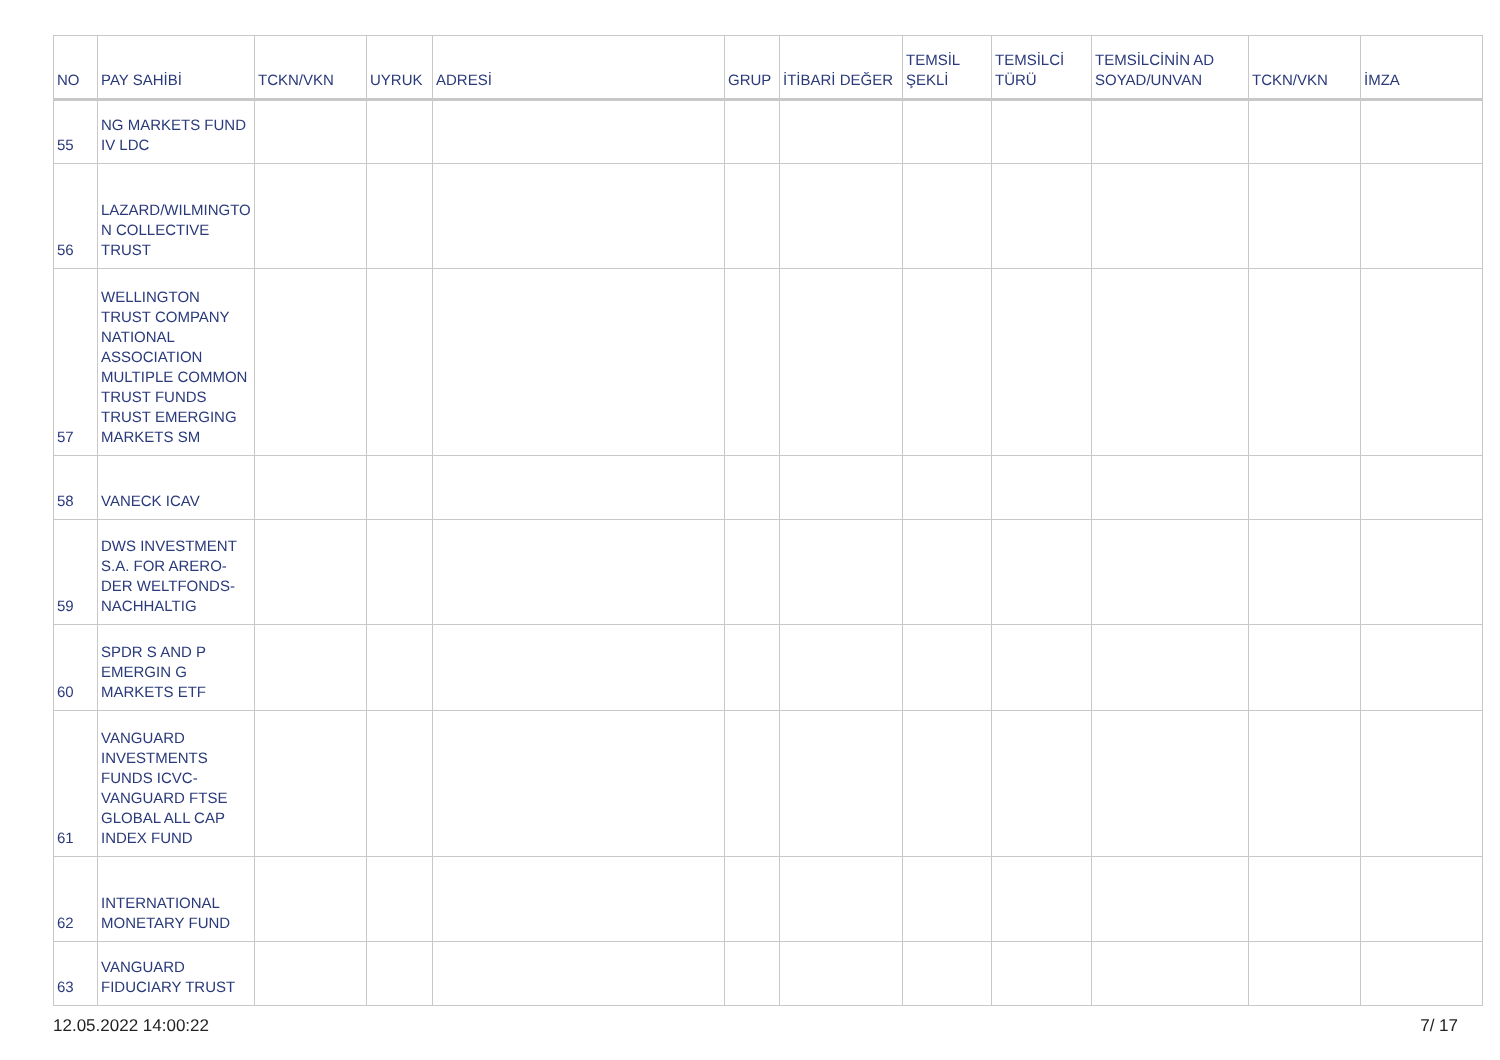| NO | PAY SAHİBİ | TCKN/VKN | UYRUK | ADRESİ | GRUP | İTİBARİ DEĞER | TEMSİL ŞEKLİ | TEMSİLCİ TÜRÜ | TEMSİLCİNİN AD SOYAD/UNVAN | TCKN/VKN | İMZA |
| --- | --- | --- | --- | --- | --- | --- | --- | --- | --- | --- | --- |
| 55 | NG MARKETS FUND IV LDC | | | | | | | | | | |
| 56 | LAZARD/WILMINGTO N COLLECTIVE TRUST | | | | | | | | | | |
| 57 | WELLINGTON TRUST COMPANY NATIONAL ASSOCIATION MULTIPLE COMMON TRUST FUNDS TRUST EMERGING MARKETS SM | | | | | | | | | | |
| 58 | VANECK ICAV | | | | | | | | | | |
| 59 | DWS INVESTMENT S.A. FOR ARERO-DER WELTFONDS-NACHHALTIG | | | | | | | | | | |
| 60 | SPDR S AND P EMERGIN G MARKETS ETF | | | | | | | | | | |
| 61 | VANGUARD INVESTMENTS FUNDS ICVC-VANGUARD FTSE GLOBAL ALL CAP INDEX FUND | | | | | | | | | | |
| 62 | INTERNATIONAL MONETARY FUND | | | | | | | | | | |
| 63 | VANGUARD FIDUCIARY TRUST | | | | | | | | | | |
12.05.2022 14:00:22 7/ 17